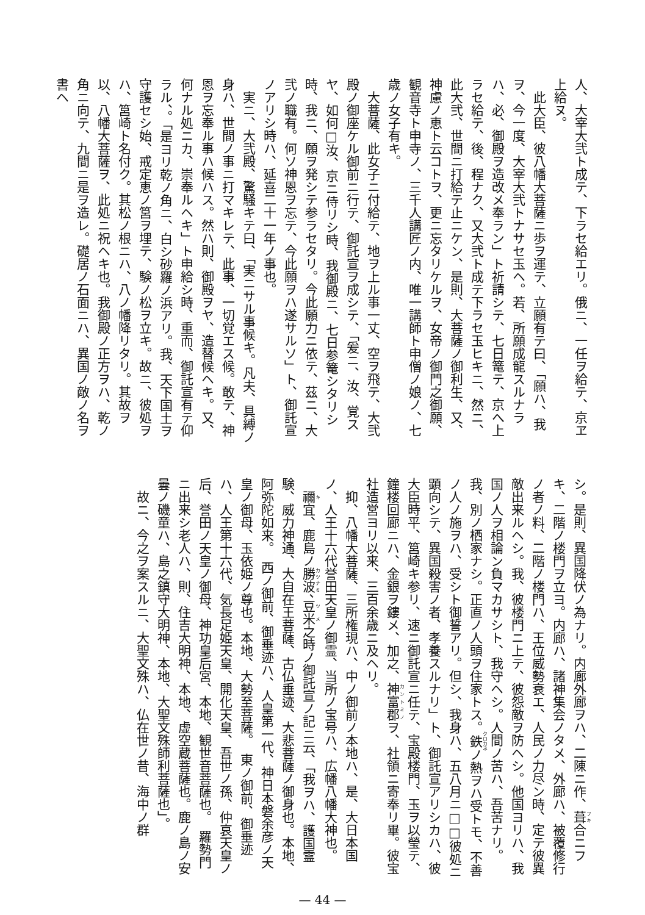人、大宰大弐ト成テ、下ラセ給エリ。俄ニ、一任ヲ給テ、京ヱ上給ヌ。
　此大臣、彼八幡大菩薩ニ歩ヲ運テ、立願有テ曰、「願ハ、我ヲ、今一度、大宰大弐トナサセ玉ヘ。若、所願成龍スルナラハ、必、御殿ヲ造改メ奉ラン」ト祈請シテ、七日篭テ、京へ上ラセ給テ、後、程ナク、又大弐ト成テ下ラセ玉ヒキニ、然ニ、此大弐、世間ニ打給テ止ニケン、是則、大菩薩ノ御利生、又、神慮ノ恵ト云コトヲ、更ニ忘タリケルヲ、女帝ノ御門之御願、観音寺ト申寺ノ、三千人講匠ノ内、唯一講師ト申僧ノ娘ノ、七歳ノ女子有キ。
　大菩薩、此女子ニ付給テ、地ヲ上ル事一丈、空ヲ飛テ、大弐殿ノ御座ケル御前ニ行テ、御託宣ヲ成シテ、「爰ニ、汝、覚スヤ、如何□汝、京ニ侍リシ時、我御殿ニ、七日参篭シタリシ時、我ニ、願ヲ発シテ参ラセタリ。今此願力ニ依テ、茲ニ、大弐ノ職有。何ソ神恩ヲ忘テ、今此願ヲハ遂サルソ」ト、御託宣ノアリシ時ハ、延喜二十一年ノ事也。
　実ニ、大弐殿、驚騒キテ曰、「実ニサル事候キ。凡夫、具縛ノ身ハ、世間ノ事ニ打マキレテ、此事、一切覚エス候。敢テ、神恩ヲ忘奉ル事ハ候ハス。然ハ則、御殿ヲヤ、造替候ヘキ。又、何ナル処ニカ、崇奉ルヘキ」ト申給シ時、重而、御託宣有テ仰ラル、。「是ヨリ乾ノ角ニ、白シ砂羅ノ浜アリ。我、天下国土ヲ守護セシ始、戒定恵ノ筥ヲ埋テ、験ノ松ヲ立キ。故ニ、彼処ヲハ、筥崎ト名付ク。其松ノ根ニハ、八ノ幡降リタリ。其故ヲ以、八幡大菩薩ヲ、此処ニ祝ヘキ也。我御殿ノ正方ヲハ、乾ノ角ニ向テ、九間ニ是ヲ造レ。礎居ノ石面ニハ、異国ノ敵ノ名ヲ書ヘ
シ。是則、異国降伏ノ為ナリ。内廊外廊ヲハ、二陳ニ作、葺合ニフキ、二階ノ楼門ヲ立ヨ。内廊ハ、諸神集会ノタメ、外廊ハ、被覆修行ノ者ノ料、二階ノ楼門ハ、王位威勢衰エ、人民ノ力尽ン時、定テ彼異敵出来ルヘシ。我、彼楼門ニ上テ、彼怨敵ヲ防ヘシ。他国ヨリハ、我国ノ人ヲ相論ン負マカサシト、我守ヘシ。人間ノ苦ハ、吾苦ナリ。我、別ノ栖家ナシ。正直ノ人頭ヲ住家トス。鉄ノ熱ヲハ受トモ、不善ノ人ノ施ヲハ、受シト御誓アリ。但シ、我身ハ、五八月ニ□□彼処ニ顕向シテ、異国殺害ノ者、孝養スルナリ」ト、御託宣アリシカハ、彼大臣時平、筥崎キ参リ、速ニ御託宣ニ任テ、宝殿楼門、玉ヲ以瑩テ、鐘楼回廊ニハ、金銀ヲ鏤メ、加之、神富郡ヲ、社領ニ寄奉リ畢。彼宝社造営ヨリ以来、三百余歳ニ及ヘリ。
　抑、八幡大菩薩、三所権現ハ、中ノ御前ノ本地ハ、是、大日本国ノ、人王十六代誉田天皇ノ御霊、当所ノ宝号ハ、広幡八幡大神也。
　禰宜、鹿島ノ勝波、豆米之時ノ御託宣ノ記ニ云、「我ヲハ、護国霊験、威力神通、大自在王菩薩、古仏垂迹、大悲菩薩ノ御身也。本地、阿弥陀如来。　西ノ御前、御垂迹ハ、人皇第一代、神日本磐余彦ノ天皇ノ御母、玉依姫ノ尊也。本地、大勢至菩薩。　東ノ御前、御垂迹ハ、人王第十六代、気長足姫天皇、開化天皇、吾世ノ孫、仲哀天皇ノ后、誉田ノ天皇ノ御母、神功皇后宮、本地、観世音菩薩也。　羅勢門ニ出来シ老人ハ、則、住吉大明神、本地、虚空蔵菩薩也。鹿ノ島ノ安曇ノ磯童ハ、島之鎮守大明神、本地、大聖文殊師利菩薩也」。
　故ニ、今之ヲ案スルニ、大聖文殊ハ、仏在世ノ昔、海中ノ群
— 44 —